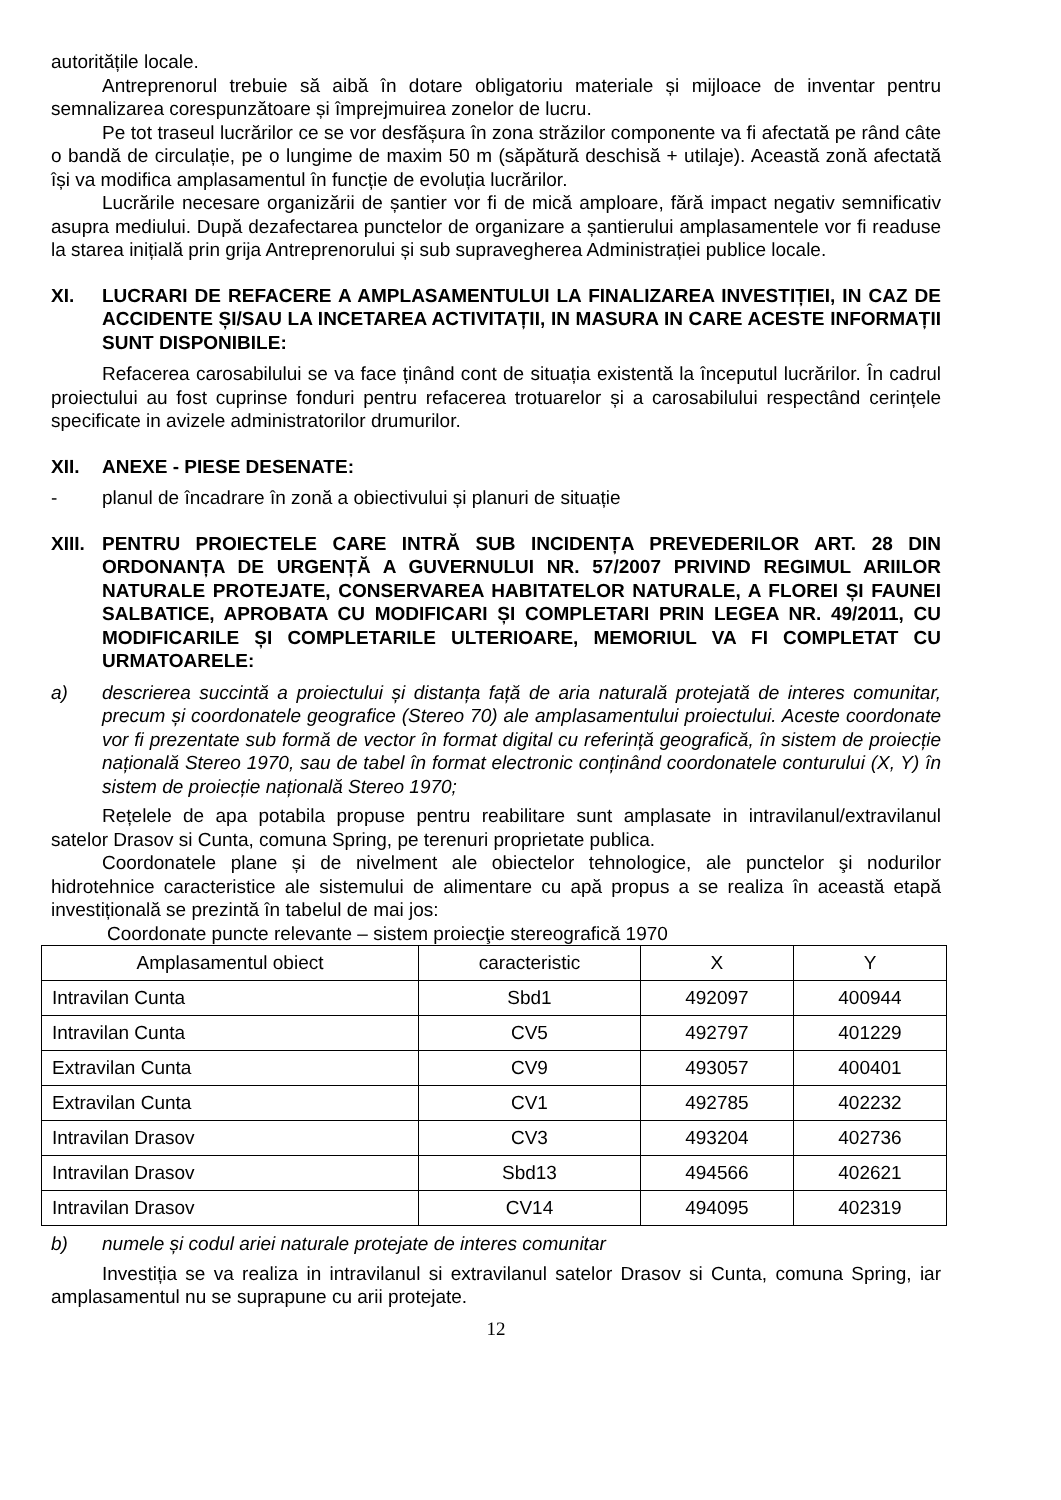autoritățile locale.
Antreprenorul trebuie să aibă în dotare obligatoriu materiale și mijloace de inventar pentru semnalizarea corespunzătoare și împrejmuirea zonelor de lucru.
Pe tot traseul lucrărilor ce se vor desfășura în zona străzilor componente va fi afectată pe rând câte o bandă de circulație, pe o lungime de maxim 50 m (săpătură deschisă + utilaje). Această zonă afectată își va modifica amplasamentul în funcție de evoluția lucrărilor.
Lucrările necesare organizării de șantier vor fi de mică amploare, fără impact negativ semnificativ asupra mediului. După dezafectarea punctelor de organizare a șantierului amplasamentele vor fi readuse la starea inițială prin grija Antreprenorului și sub supravegherea Administrației publice locale.
XI. LUCRARI DE REFACERE A AMPLASAMENTULUI LA FINALIZAREA INVESTIȚIEI, IN CAZ DE ACCIDENTE ȘI/SAU LA INCETAREA ACTIVITAȚII, IN MASURA IN CARE ACESTE INFORMAȚII SUNT DISPONIBILE:
Refacerea carosabilului se va face ținând cont de situația existentă la începutul lucrărilor. În cadrul proiectului au fost cuprinse fonduri pentru refacerea trotuarelor și a carosabilului respectând cerințele specificate in avizele administratorilor drumurilor.
XII. ANEXE - PIESE DESENATE:
- planul de încadrare în zonă a obiectivului și planuri de situație
XIII. PENTRU PROIECTELE CARE INTRĂ SUB INCIDENȚA PREVEDERILOR ART. 28 DIN ORDONANȚA DE URGENȚĂ A GUVERNULUI NR. 57/2007 PRIVIND REGIMUL ARIILOR NATURALE PROTEJATE, CONSERVAREA HABITATELOR NATURALE, A FLOREI ȘI FAUNEI SALBATICE, APROBATA CU MODIFICARI ȘI COMPLETARI PRIN LEGEA NR. 49/2011, CU MODIFICARILE ȘI COMPLETARILE ULTERIOARE, MEMORIUL VA FI COMPLETAT CU URMATOARELE:
a) descrierea succintă a proiectului și distanța față de aria naturală protejată de interes comunitar, precum și coordonatele geografice (Stereo 70) ale amplasamentului proiectului. Aceste coordonate vor fi prezentate sub formă de vector în format digital cu referință geografică, în sistem de proiecție națională Stereo 1970, sau de tabel în format electronic conținând coordonatele conturului (X, Y) în sistem de proiecție națională Stereo 1970;
Rețelele de apa potabila propuse pentru reabilitare sunt amplasate in intravilanul/extravilanul satelor Drasov si Cunta, comuna Spring, pe terenuri proprietate publica.
Coordonatele plane și de nivelment ale obiectelor tehnologice, ale punctelor şi nodurilor hidrotehnice caracteristice ale sistemului de alimentare cu apă propus a se realiza în această etapă investițională se prezintă în tabelul de mai jos:
Coordonate puncte relevante – sistem proiecţie stereografică 1970
| Amplasamentul obiect | caracteristic | X | Y |
| --- | --- | --- | --- |
| Intravilan Cunta | Sbd1 | 492097 | 400944 |
| Intravilan Cunta | CV5 | 492797 | 401229 |
| Extravilan Cunta | CV9 | 493057 | 400401 |
| Extravilan Cunta | CV1 | 492785 | 402232 |
| Intravilan Drasov | CV3 | 493204 | 402736 |
| Intravilan Drasov | Sbd13 | 494566 | 402621 |
| Intravilan Drasov | CV14 | 494095 | 402319 |
b) numele și codul ariei naturale protejate de interes comunitar
Investiția se va realiza in intravilanul si extravilanul satelor Drasov si Cunta, comuna Spring, iar amplasamentul nu se suprapune cu arii protejate.
12